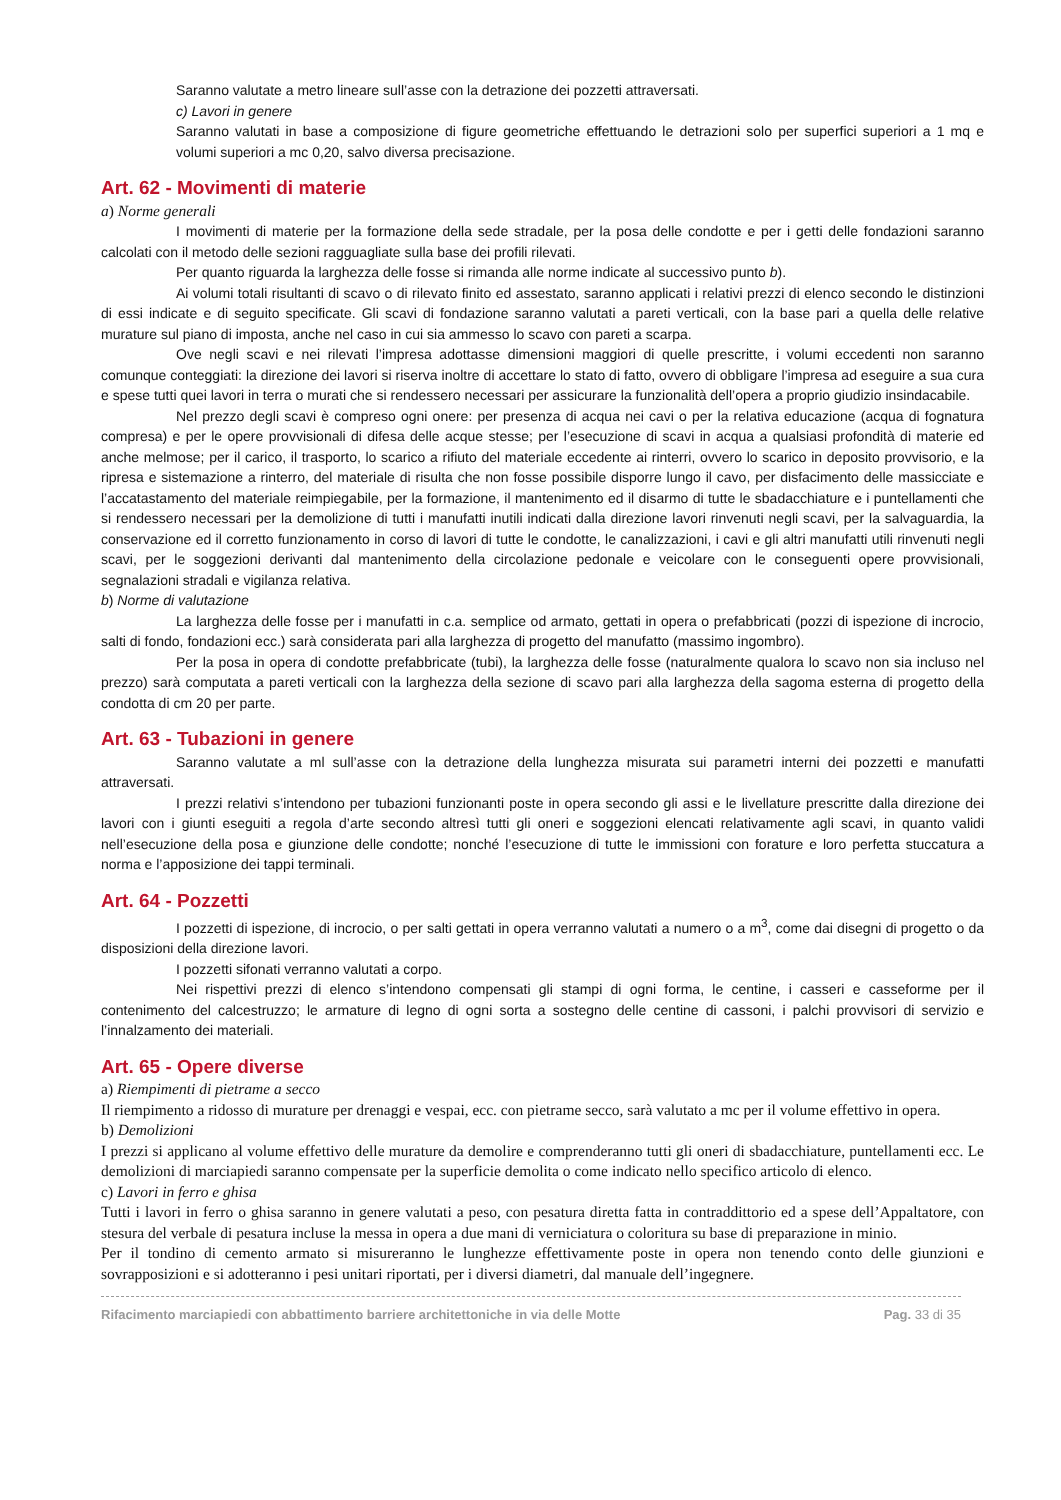Saranno valutate a metro lineare sull’asse con la detrazione dei pozzetti attraversati.
c) Lavori in genere
Saranno valutati in base a composizione di figure geometriche effettuando le detrazioni solo per superfici superiori a 1 mq e volumi superiori a mc 0,20, salvo diversa precisazione.
Art. 62 - Movimenti di materie
a) Norme generali
I movimenti di materie per la formazione della sede stradale, per la posa delle condotte e per i getti delle fondazioni saranno calcolati con il metodo delle sezioni ragguagliate sulla base dei profili rilevati.
Per quanto riguarda la larghezza delle fosse si rimanda alle norme indicate al successivo punto b).
Ai volumi totali risultanti di scavo o di rilevato finito ed assestato, saranno applicati i relativi prezzi di elenco secondo le distinzioni di essi indicate e di seguito specificate. Gli scavi di fondazione saranno valutati a pareti verticali, con la base pari a quella delle relative murature sul piano di imposta, anche nel caso in cui sia ammesso lo scavo con pareti a scarpa.
Ove negli scavi e nei rilevati l’impresa adottasse dimensioni maggiori di quelle prescritte, i volumi eccedenti non saranno comunque conteggiati: la direzione dei lavori si riserva inoltre di accettare lo stato di fatto, ovvero di obbligare l’impresa ad eseguire a sua cura e spese tutti quei lavori in terra o murati che si rendessero necessari per assicurare la funzionalità dell’opera a proprio giudizio insindacabile.
Nel prezzo degli scavi è compreso ogni onere: per presenza di acqua nei cavi o per la relativa educazione (acqua di fognatura compresa) e per le opere provvisionali di difesa delle acque stesse; per l’esecuzione di scavi in acqua a qualsiasi profondità di materie ed anche melmose; per il carico, il trasporto, lo scarico a rifiuto del materiale eccedente ai rinterri, ovvero lo scarico in deposito provvisorio, e la ripresa e sistemazione a rinterro, del materiale di risulta che non fosse possibile disporre lungo il cavo, per disfacimento delle massicciate e l’accatastamento del materiale reimpiegabile, per la formazione, il mantenimento ed il disarmo di tutte le sbadacchiature e i puntellamenti che si rendessero necessari per la demolizione di tutti i manufatti inutili indicati dalla direzione lavori rinvenuti negli scavi, per la salvaguardia, la conservazione ed il corretto funzionamento in corso di lavori di tutte le condotte, le canalizzazioni, i cavi e gli altri manufatti utili rinvenuti negli scavi, per le soggezioni derivanti dal mantenimento della circolazione pedonale e veicolare con le conseguenti opere provvisionali, segnalazioni stradali e vigilanza relativa.
b) Norme di valutazione
La larghezza delle fosse per i manufatti in c.a. semplice od armato, gettati in opera o prefabbricati (pozzi di ispezione di incrocio, salti di fondo, fondazioni ecc.) sarà considerata pari alla larghezza di progetto del manufatto (massimo ingombro).
Per la posa in opera di condotte prefabbricate (tubi), la larghezza delle fosse (naturalmente qualora lo scavo non sia incluso nel prezzo) sarà computata a pareti verticali con la larghezza della sezione di scavo pari alla larghezza della sagoma esterna di progetto della condotta di cm 20 per parte.
Art. 63 - Tubazioni in genere
Saranno valutate a ml sull’asse con la detrazione della lunghezza misurata sui parametri interni dei pozzetti e manufatti attraversati.
I prezzi relativi s’intendono per tubazioni funzionanti poste in opera secondo gli assi e le livellature prescritte dalla direzione dei lavori con i giunti eseguiti a regola d’arte secondo altresì tutti gli oneri e soggezioni elencati relativamente agli scavi, in quanto validi nell’esecuzione della posa e giunzione delle condotte; nonché l’esecuzione di tutte le immissioni con forature e loro perfetta stuccatura a norma e l’apposizione dei tappi terminali.
Art. 64 - Pozzetti
I pozzetti di ispezione, di incrocio, o per salti gettati in opera verranno valutati a numero o a m<sup>3</sup>, come dai disegni di progetto o da disposizioni della direzione lavori.
I pozzetti sifonati verranno valutati a corpo.
Nei rispettivi prezzi di elenco s’intendono compensati gli stampi di ogni forma, le centine, i casseri e casseforme per il contenimento del calcestruzzo; le armature di legno di ogni sorta a sostegno delle centine di cassoni, i palchi provvisori di servizio e l’innalzamento dei materiali.
Art. 65 - Opere diverse
a) Riempimenti di pietrame a secco
Il riempimento a ridosso di murature per drenaggi e vespai, ecc. con pietrame secco, sarà valutato a mc per il volume effettivo in opera.
b) Demolizioni
I prezzi si applicano al volume effettivo delle murature da demolire e comprenderanno tutti gli oneri di sbadacchiature, puntellamenti ecc. Le demolizioni di marciapiedi saranno compensate per la superficie demolita o come indicato nello specifico articolo di elenco.
c) Lavori in ferro e ghisa
Tutti i lavori in ferro o ghisa saranno in genere valutati a peso, con pesatura diretta fatta in contraddittorio ed a spese dell’Appaltatore, con stesura del verbale di pesatura incluse la messa in opera a due mani di verniciatura o coloritura su base di preparazione in minio.
Per il tondino di cemento armato si misureranno le lunghezze effettivamente poste in opera non tenendo conto delle giunzioni e sovrapposizioni e si adotteranno i pesi unitari riportati, per i diversi diametri, dal manuale dell’ingegnere.
Rifacimento marciapiedi con abbattimento barriere architettoniche in via delle Motte Pag. 33 di 35